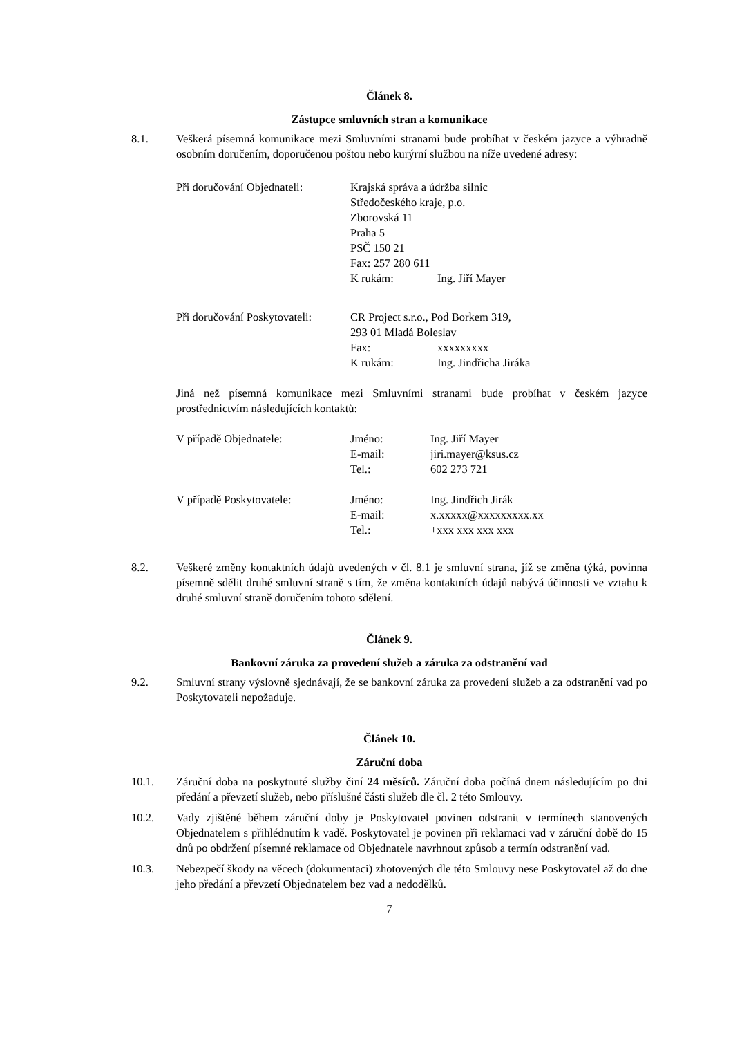Článek 8.
Zástupce smluvních stran a komunikace
8.1. Veškerá písemná komunikace mezi Smluvními stranami bude probíhat v českém jazyce a výhradně osobním doručením, doporučenou poštou nebo kurýrní službou na níže uvedené adresy:
| Při doručování Objednateli: | Krajská správa a údržba silnic Středočeského kraje, p.o. Zborovská 11 Praha 5 PSČ 150 21 Fax: 257 280 611 | |
| | K rukám: | Ing. Jiří Mayer |
| Při doručování Poskytovateli: | CR Project s.r.o., Pod Borkem 319, 293 01 Mladá Boleslav | |
| | Fax: | xxxxxxxxx |
| | K rukám: | Ing. Jindřicha Jiráka |
Jiná než písemná komunikace mezi Smluvními stranami bude probíhat v českém jazyce prostřednictvím následujících kontaktů:
| V případě Objednatele: | Jméno: E-mail: Tel.: | Ing. Jiří Mayer jiri.mayer@ksus.cz 602 273 721 |
| V případě Poskytovatele: | Jméno: E-mail: Tel.: | Ing. Jindřich Jirák x.xxxxx@xxxxxxxxx.xx +xxx xxx xxx xxx |
8.2. Veškeré změny kontaktních údajů uvedených v čl. 8.1 je smluvní strana, jíž se změna týká, povinna písemně sdělit druhé smluvní straně s tím, že změna kontaktních údajů nabývá účinnosti ve vztahu k druhé smluvní straně doručením tohoto sdělení.
Článek 9.
Bankovní záruka za provedení služeb a záruka za odstranění vad
9.2. Smluvní strany výslovně sjednávají, že se bankovní záruka za provedení služeb a za odstranění vad po Poskytovateli nepožaduje.
Článek 10.
Záruční doba
10.1. Záruční doba na poskytnuté služby činí 24 měsíců. Záruční doba počíná dnem následujícím po dni předání a převzetí služeb, nebo příslušné části služeb dle čl. 2 této Smlouvy.
10.2. Vady zjištěné během záruční doby je Poskytovatel povinen odstranit v termínech stanovených Objednatelem s přihlédnutím k vadě. Poskytovatel je povinen při reklamaci vad v záruční době do 15 dnů po obdržení písemné reklamace od Objednatele navrhnout způsob a termín odstranění vad.
10.3. Nebezpečí škody na věcech (dokumentaci) zhotovených dle této Smlouvy nese Poskytovatel až do dne jeho předání a převzetí Objednatelem bez vad a nedodělků.
7